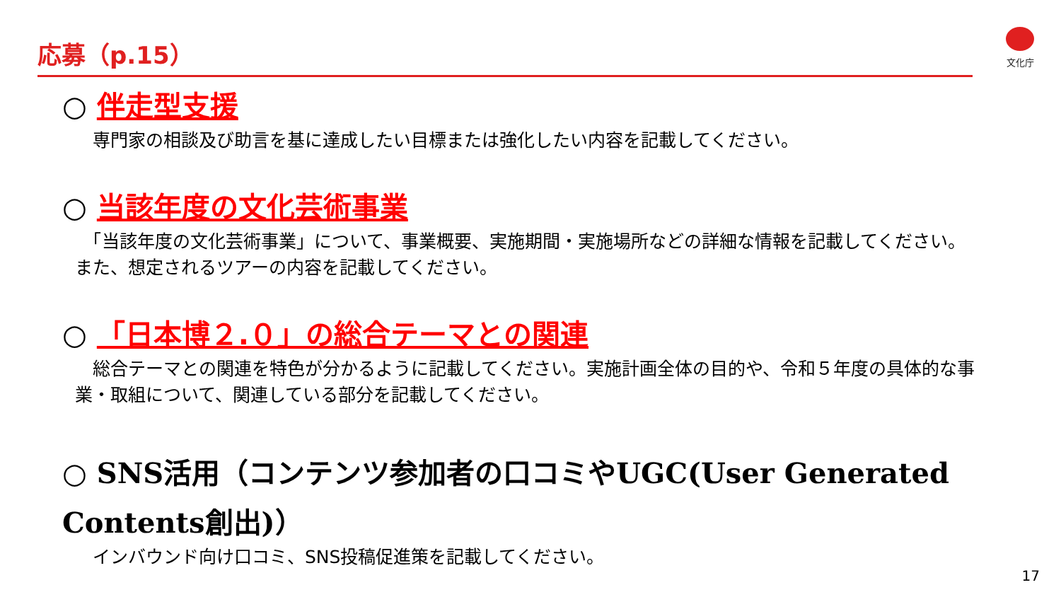応募（p.15） 文化庁
○ 伴走型支援
　専門家の相談及び助言を基に達成したい目標または強化したい内容を記載してください。
○ 当該年度の文化芸術事業
　「当該年度の文化芸術事業」について、事業概要、実施期間・実施場所などの詳細な情報を記載してください。また、想定されるツアーの内容を記載してください。
○ 「日本博２.０」の総合テーマとの関連
　総合テーマとの関連を特色が分かるように記載してください。実施計画全体の目的や、令和５年度の具体的な事業・取組について、関連している部分を記載してください。
○ SNS活用（コンテンツ参加者の口コミやUGC(User Generated Contents創出)）
　インバウンド向け口コミ、SNS投稿促進策を記載してください。
17